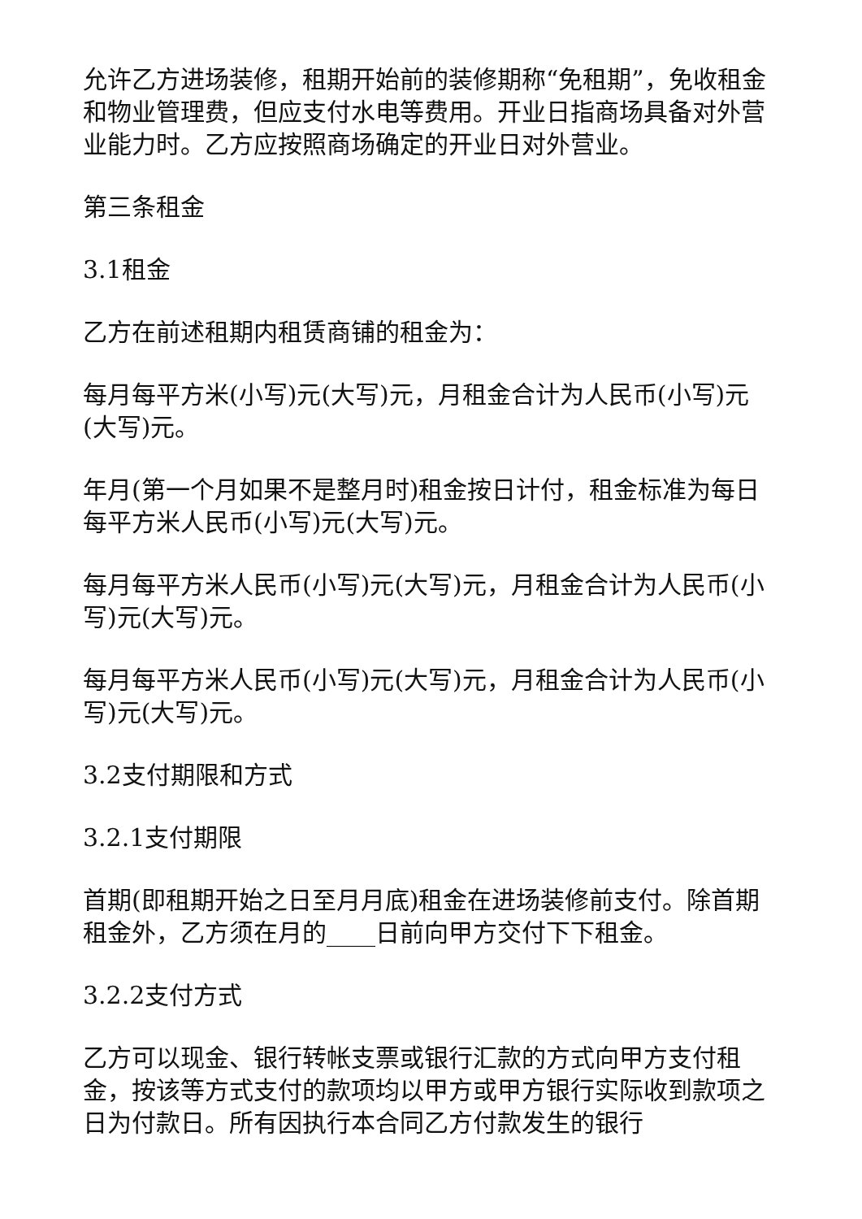允许乙方进场装修，租期开始前的装修期称“免租期”，免收租金和物业管理费，但应支付水电等费用。开业日指商场具备对外营业能力时。乙方应按照商场确定的开业日对外营业。
第三条租金
3.1租金
乙方在前述租期内租赁商铺的租金为：
每月每平方米(小写)元(大写)元，月租金合计为人民币(小写)元(大写)元。
年月(第一个月如果不是整月时)租金按日计付，租金标准为每日每平方米人民币(小写)元(大写)元。
每月每平方米人民币(小写)元(大写)元，月租金合计为人民币(小写)元(大写)元。
每月每平方米人民币(小写)元(大写)元，月租金合计为人民币(小写)元(大写)元。
3.2支付期限和方式
3.2.1支付期限
首期(即租期开始之日至月月底)租金在进场装修前支付。除首期租金外，乙方须在月的____日前向甲方交付下下租金。
3.2.2支付方式
乙方可以现金、银行转帐支票或银行汇款的方式向甲方支付租金，按该等方式支付的款项均以甲方或甲方银行实际收到款项之日为付款日。所有因执行本合同乙方付款发生的银行